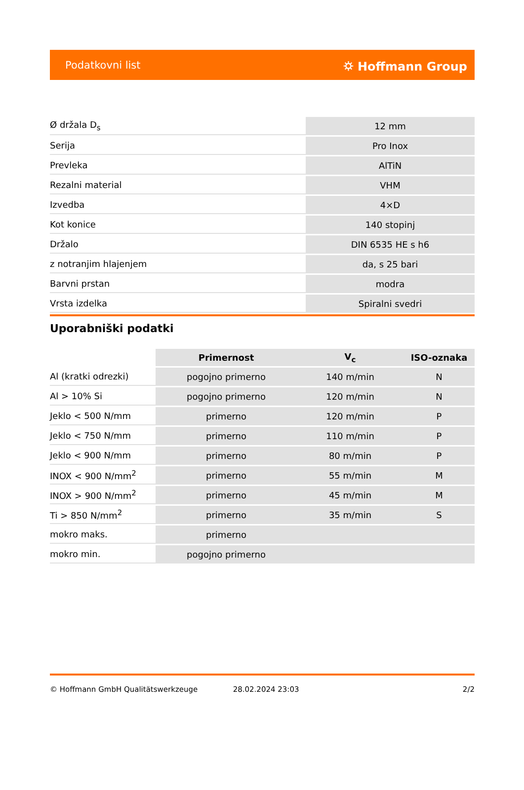Podatkovni list ⛭ Hoffmann Group
| Ø držala D<sub>s</sub> | 12 mm |
| Serija | Pro Inox |
| Prevleka | AlTiN |
| Rezalni material | VHM |
| Izvedba | 4×D |
| Kot konice | 140 stopinj |
| Držalo | DIN 6535 HE s h6 |
| z notranjim hlajenjem | da, s 25 bari |
| Barvni prstan | modra |
| Vrsta izdelka | Spiralni svedri |
Uporabniški podatki
| | Primernost | V<sub>c</sub> | ISO-oznaka |
| --- | --- | --- | --- |
| Al (kratki odrezki) | pogojno primerno | 140 m/min | N |
| Al > 10% Si | pogojno primerno | 120 m/min | N |
| Jeklo < 500 N/mm | primerno | 120 m/min | P |
| Jeklo < 750 N/mm | primerno | 110 m/min | P |
| Jeklo < 900 N/mm | primerno | 80 m/min | P |
| INOX < 900 N/mm<sup>2</sup> | primerno | 55 m/min | M |
| INOX > 900 N/mm<sup>2</sup> | primerno | 45 m/min | M |
| Ti > 850 N/mm<sup>2</sup> | primerno | 35 m/min | S |
| mokro maks. | primerno | | |
| mokro min. | pogojno primerno | | |
© Hoffmann GmbH Qualitätswerkzeuge 28.02.2024 23:03 2/2